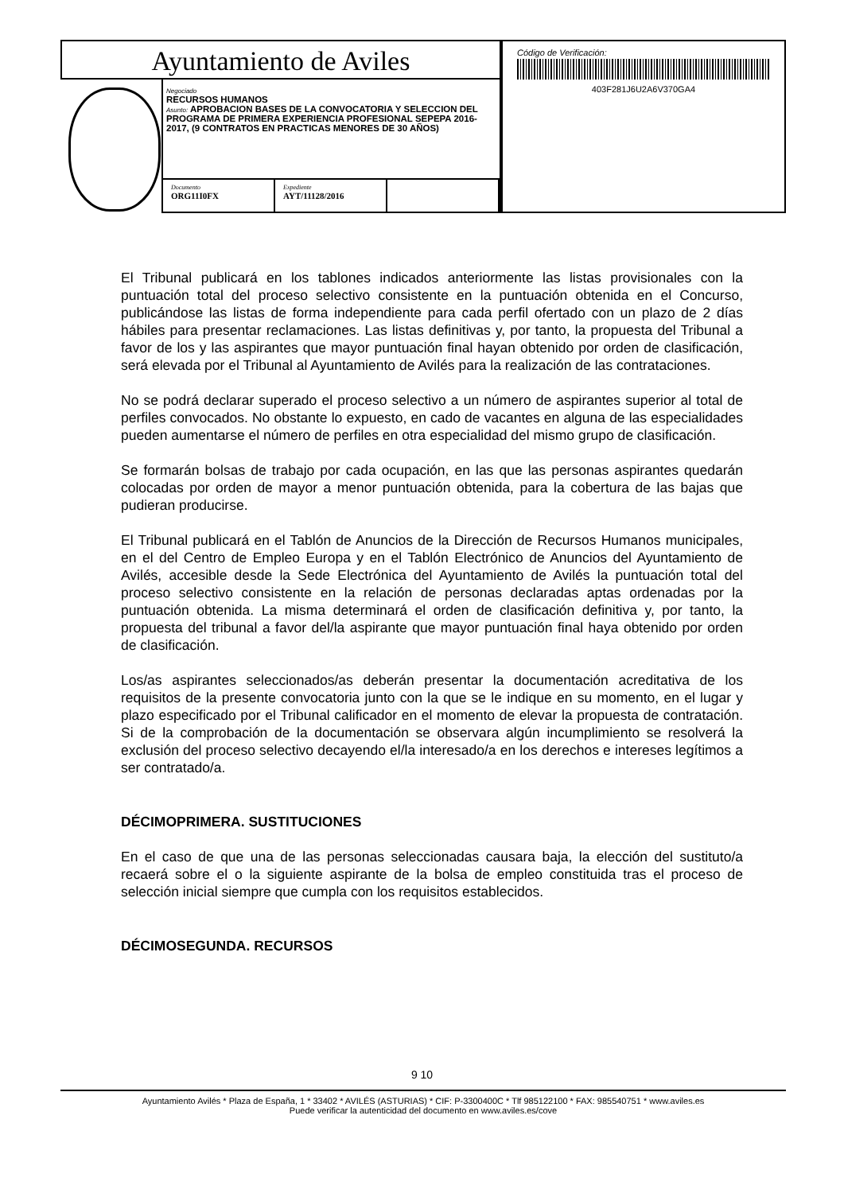Ayuntamiento de Aviles
Negociado
RECURSOS HUMANOS
Asunto: APROBACION BASES DE LA CONVOCATORIA Y SELECCION DEL PROGRAMA DE PRIMERA EXPERIENCIA PROFESIONAL SEPEPA 2016-2017, (9 CONTRATOS EN PRACTICAS MENORES DE 30 AÑOS)
Documento
ORG11I0FX
Expediente
AYT/11128/2016
Código de Verificación:
403F281J6U2A6V370GA4
El Tribunal publicará en los tablones indicados anteriormente las listas provisionales con la puntuación total del proceso selectivo consistente en la puntuación obtenida en el Concurso, publicándose las listas de forma independiente para cada perfil ofertado con un plazo de 2 días hábiles para presentar reclamaciones. Las listas definitivas y, por tanto, la propuesta del Tribunal a favor de los y las aspirantes que mayor puntuación final hayan obtenido por orden de clasificación, será elevada por el Tribunal al Ayuntamiento de Avilés para la realización de las contrataciones.
No se podrá declarar superado el proceso selectivo a un número de aspirantes superior al total de perfiles convocados. No obstante lo expuesto, en cado de vacantes en alguna de las especialidades pueden aumentarse el número de perfiles en otra especialidad del mismo grupo de clasificación.
Se formarán bolsas de trabajo por cada ocupación, en las que las personas aspirantes quedarán colocadas por orden de mayor a menor puntuación obtenida, para la cobertura de las bajas que pudieran producirse.
El Tribunal publicará en el Tablón de Anuncios de la Dirección de Recursos Humanos municipales, en el del Centro de Empleo Europa y en el Tablón Electrónico de Anuncios del Ayuntamiento de Avilés, accesible desde la Sede Electrónica del Ayuntamiento de Avilés la puntuación total del proceso selectivo consistente en la relación de personas declaradas aptas ordenadas por la puntuación obtenida. La misma determinará el orden de clasificación definitiva y, por tanto, la propuesta del tribunal a favor del/la aspirante que mayor puntuación final haya obtenido por orden de clasificación.
Los/as aspirantes seleccionados/as deberán presentar la documentación acreditativa de los requisitos de la presente convocatoria junto con la que se le indique en su momento, en el lugar y plazo especificado por el Tribunal calificador en el momento de elevar la propuesta de contratación. Si de la comprobación de la documentación se observara algún incumplimiento se resolverá la exclusión del proceso selectivo decayendo el/la interesado/a en los derechos e intereses legítimos a ser contratado/a.
DÉCIMOPRIMERA. SUSTITUCIONES
En el caso de que una de las personas seleccionadas causara baja, la elección del sustituto/a recaerá sobre el o la siguiente aspirante de la bolsa de empleo constituida tras el proceso de selección inicial siempre que cumpla con los requisitos establecidos.
DÉCIMOSEGUNDA. RECURSOS
9 10
Ayuntamiento Avilés * Plaza de España, 1 * 33402 * AVILÉS (ASTURIAS) * CIF: P-3300400C * Tlf 985122100 * FAX: 985540751 * www.aviles.es
Puede verificar la autenticidad del documento en www.aviles.es/cove